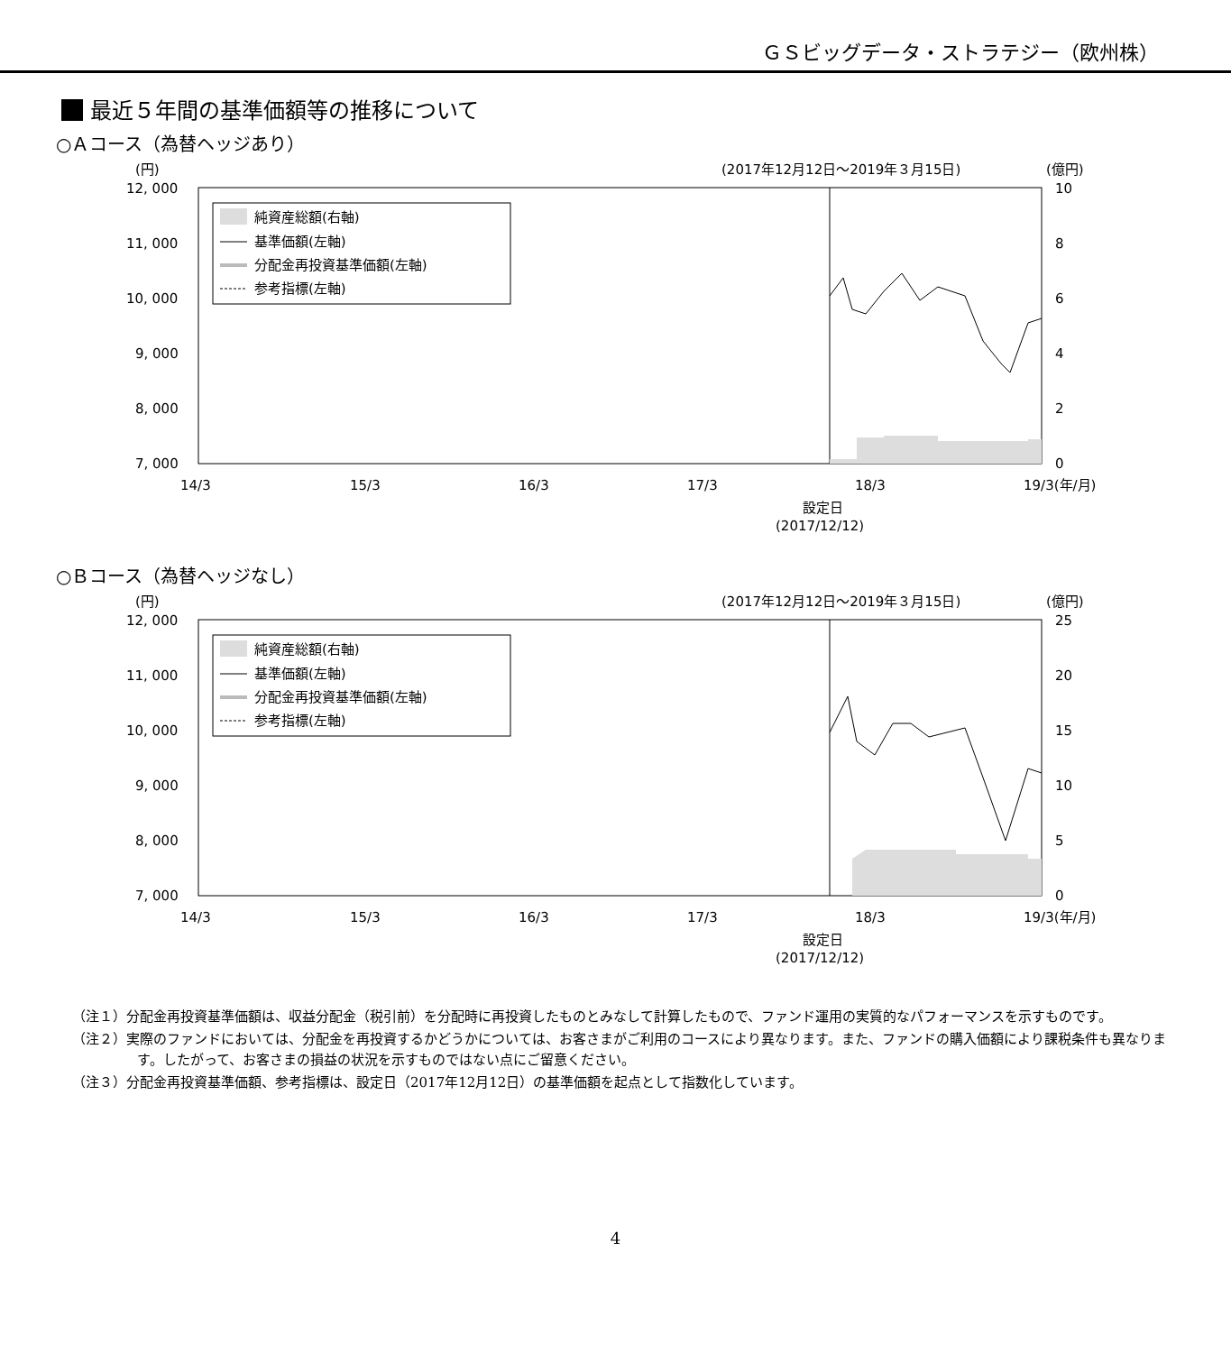ＧＳビッグデータ・ストラテジー（欧州株）
最近５年間の基準価額等の推移について
○Ａコース（為替ヘッジあり）
(円)
(2017年12月12日～2019年３月15日)
(億円)
12, 000
11, 000
10, 000
9, 000
8, 000
7, 000
10
8
6
4
2
0
14/3
15/3
16/3
17/3
18/3
19/3(年/月)
設定日
(2017/12/12)
純資産総額(右軸)
基準価額(左軸)
分配金再投資基準価額(左軸)
参考指標(左軸)
○Ｂコース（為替ヘッジなし）
(円)
(2017年12月12日～2019年３月15日)
(億円)
12, 000
11, 000
10, 000
9, 000
8, 000
7, 000
25
20
15
10
5
0
14/3
15/3
16/3
17/3
18/3
19/3(年/月)
設定日
(2017/12/12)
純資産総額(右軸)
基準価額(左軸)
分配金再投資基準価額(左軸)
参考指標(左軸)
（注１）分配金再投資基準価額は、収益分配金（税引前）を分配時に再投資したものとみなして計算したもので、ファンド運用の実質的なパフォーマンスを示すものです。
（注２）実際のファンドにおいては、分配金を再投資するかどうかについては、お客さまがご利用のコースにより異なります。また、ファンドの購入価額により課税条件も異なります。したがって、お客さまの損益の状況を示すものではない点にご留意ください。
（注３）分配金再投資基準価額、参考指標は、設定日（2017年12月12日）の基準価額を起点として指数化しています。
4